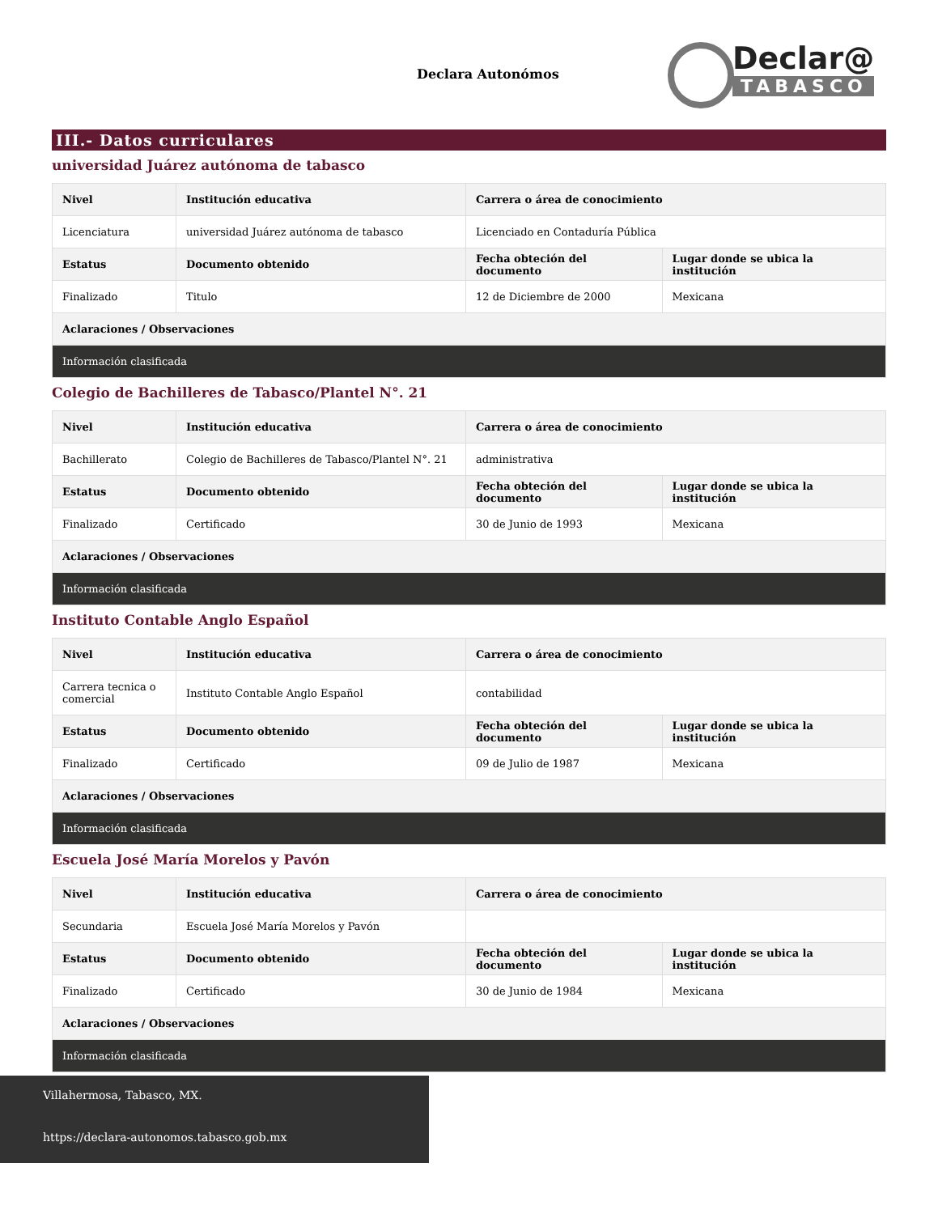Declara Autonómos
Declar@
TABASCO
III.- Datos curriculares
universidad Juárez autónoma de tabasco
| Nivel | Institución educativa | Carrera o área de conocimiento | |
| --- | --- | --- | --- |
| Licenciatura | universidad Juárez autónoma de tabasco | Licenciado en Contaduría Pública | |
| Estatus | Documento obtenido | Fecha obteción del documento | Lugar donde se ubica la institución |
| Finalizado | Titulo | 12 de Diciembre de 2000 | Mexicana |
| Aclaraciones / Observaciones | | | |
| Información clasificada | | | |
Colegio de Bachilleres de Tabasco/Plantel N°. 21
| Nivel | Institución educativa | Carrera o área de conocimiento | |
| --- | --- | --- | --- |
| Bachillerato | Colegio de Bachilleres de Tabasco/Plantel N°. 21 | administrativa | |
| Estatus | Documento obtenido | Fecha obteción del documento | Lugar donde se ubica la institución |
| Finalizado | Certificado | 30 de Junio de 1993 | Mexicana |
| Aclaraciones / Observaciones | | | |
| Información clasificada | | | |
Instituto Contable Anglo Español
| Nivel | Institución educativa | Carrera o área de conocimiento | |
| --- | --- | --- | --- |
| Carrera tecnica o comercial | Instituto Contable Anglo Español | contabilidad | |
| Estatus | Documento obtenido | Fecha obteción del documento | Lugar donde se ubica la institución |
| Finalizado | Certificado | 09 de Julio de 1987 | Mexicana |
| Aclaraciones / Observaciones | | | |
| Información clasificada | | | |
Escuela José María Morelos y Pavón
| Nivel | Institución educativa | Carrera o área de conocimiento | |
| --- | --- | --- | --- |
| Secundaria | Escuela José María Morelos y Pavón | | |
| Estatus | Documento obtenido | Fecha obteción del documento | Lugar donde se ubica la institución |
| Finalizado | Certificado | 30 de Junio de 1984 | Mexicana |
| Aclaraciones / Observaciones | | | |
| Información clasificada | | | |
Villahermosa, Tabasco, MX.
https://declara-autonomos.tabasco.gob.mx